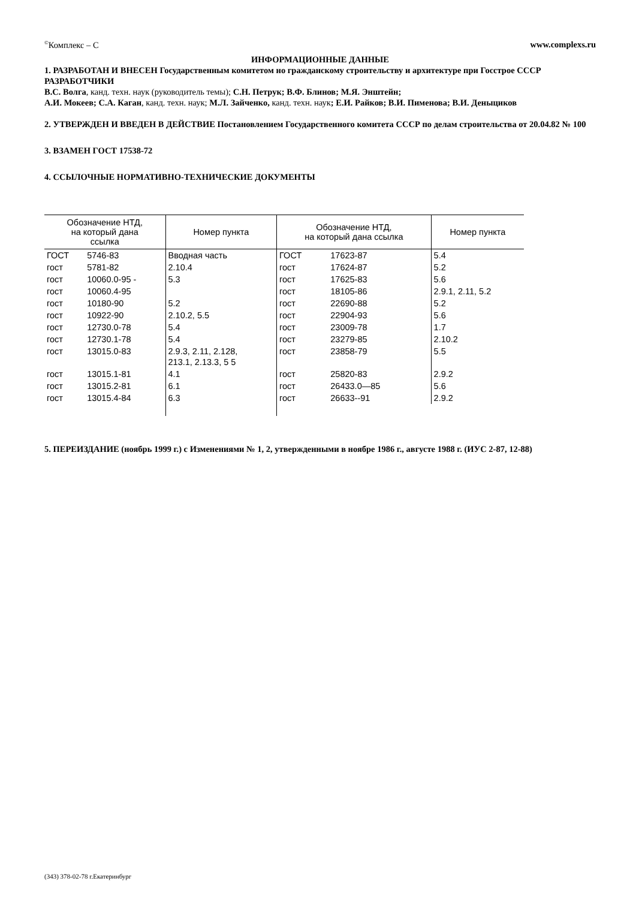<sup>©</sup>Комплекс – С www.complexs.ru
ИНФОРМАЦИОННЫЕ ДАННЫЕ
1. РАЗРАБОТАН И ВНЕСЕН Государственным комитетом но гражданскому строительству и архитектуре при Госстрое СССР
РАЗРАБОТЧИКИ
В.С. Волга, канд. техн. наук (руководитель темы); С.Н. Петрук; В.Ф. Блинов; М.Я. Энштейн;
А.И. Мокеев; С.А. Каган, канд. техн. наук; М.Л. Зайченко, канд. техн. наук; Е.И. Райков; В.И. Пименова; В.И. Деныциков
2. УТВЕРЖДЕН И ВВЕДЕН В ДЕЙСТВИЕ Постановлением Государственного комитета СССР по делам строительства от 20.04.82 № 100
3. ВЗАМЕН ГОСТ 17538-72
4. ССЫЛОЧНЫЕ НОРМАТИВНО-ТЕХНИЧЕСКИЕ ДОКУМЕНТЫ
| Обозначение НТД, на который дана ссылка | | Номер пункта | Обозначение НТД, на который дана ссылка | | Номер пункта |
| --- | --- | --- | --- | --- | --- |
| ГОСТ | 5746-83 | Вводная часть | ГОСТ | 17623-87 | 5.4 |
| гост | 5781-82 | 2.10.4 | гост | 17624-87 | 5.2 |
| гост | 10060.0-95 - | 5.3 | гост | 17625-83 | 5.6 |
| гост | 10060.4-95 | | гост | 18105-86 | 2.9.1, 2.11, 5.2 |
| гост | 10180-90 | 5.2 | гост | 22690-88 | 5.2 |
| гост | 10922-90 | 2.10.2, 5.5 | гост | 22904-93 | 5.6 |
| гост | 12730.0-78 | 5.4 | гост | 23009-78 | 1.7 |
| гост | 12730.1-78 | 5.4 | гост | 23279-85 | 2.10.2 |
| гост | 13015.0-83 | 2.9.3, 2.11, 2.128, 213.1, 2.13.3, 5 5 | гост | 23858-79 | 5.5 |
| гост | 13015.1-81 | 4.1 | гост | 25820-83 | 2.9.2 |
| гост | 13015.2-81 | 6.1 | гост | 26433.0—85 | 5.6 |
| гост | 13015.4-84 | 6.3 | гост | 26633--91 | 2.9.2 |
5. ПЕРЕИЗДАНИЕ (ноябрь 1999 г.) с Изменениями № 1, 2, утвержденными в ноябре 1986 г., августе 1988 г. (ИУС 2-87, 12-88)
(343) 378-02-78 г.Екатеринбург